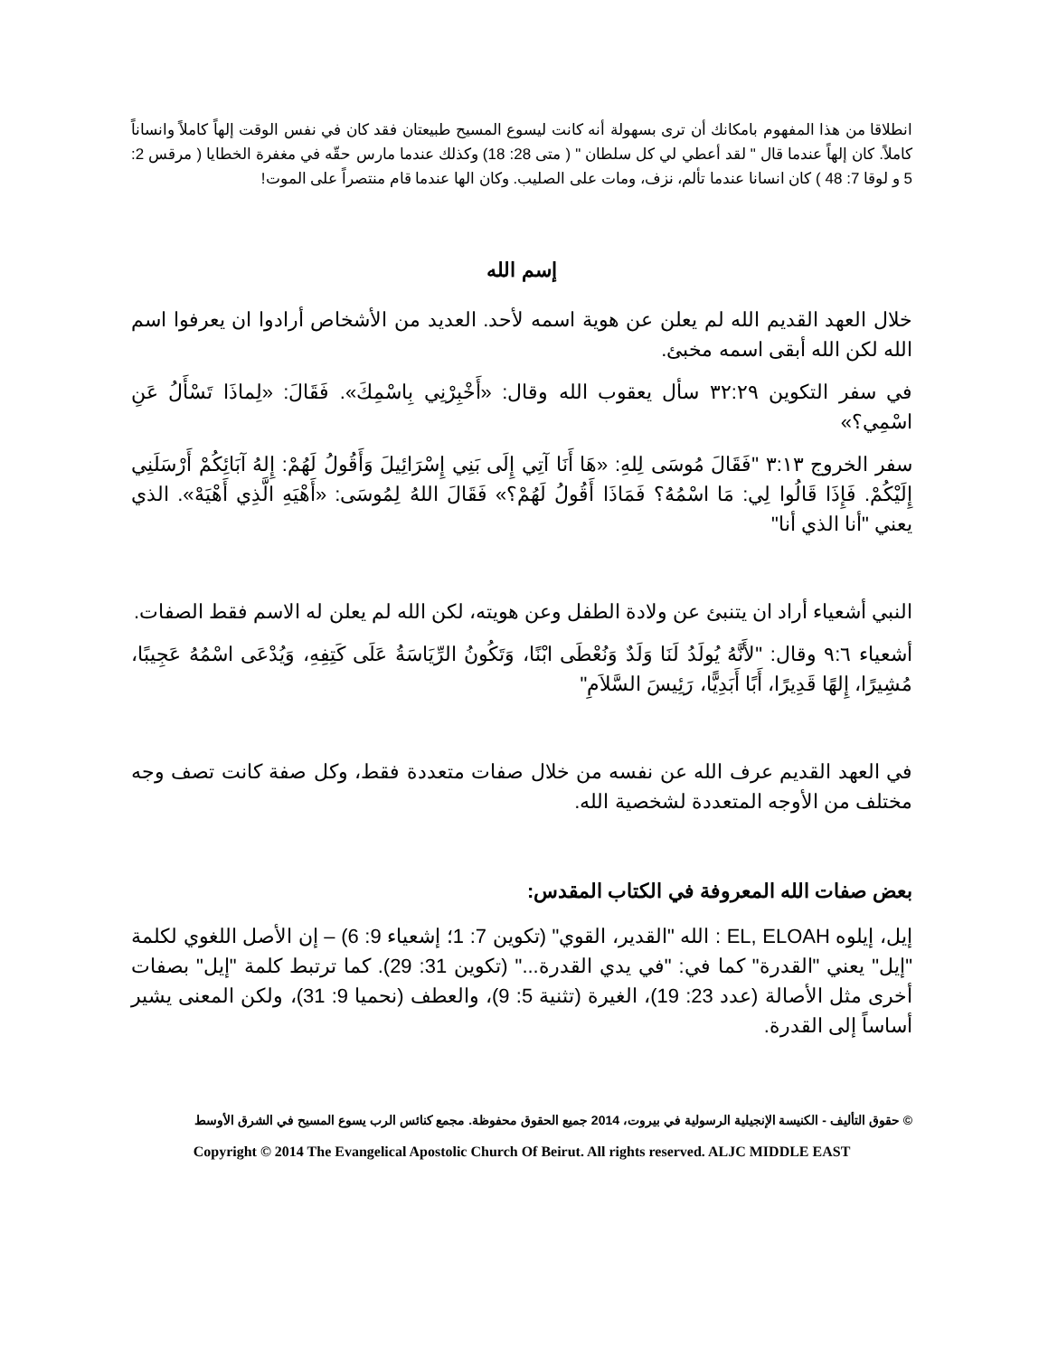انطلاقا من هذا المفهوم بامكانك أن ترى بسهولة أنه كانت ليسوع المسيح طبيعتان فقد كان في نفس الوقت إلهاً كاملاً وانساناً كاملاً. كان إلهاً عندما قال " لقد أعطي لي كل سلطان " ( متى 28: 18) وكذلك عندما مارس حقّه في مغفرة الخطايا ( مرقس 2: 5 و لوقا 7: 48 ) كان انسانا عندما تألم، نزف، ومات على الصليب. وكان الها عندما قام منتصراً على الموت!
إسم الله
خلال العهد القديم الله لم يعلن عن هوية اسمه لأحد. العديد من الأشخاص أرادوا ان يعرفوا اسم الله لكن الله أبقى اسمه مخبئ.
في سفر التكوين ٣٢:٢٩ سأل يعقوب الله وقال: «أَخْبِرْنِي بِاسْمِكَ». فَقَالَ: «لِماذَا تَسْأَلُ عَنِ اسْمِي؟»
سفر الخروج ٣:١٣ "فَقَالَ مُوسَى لِلهِ: «هَا أَنَا آتِي إِلَى بَنِي إِسْرَائِيلَ وَأَقُولُ لَهُمْ: إِلهُ آبَائِكُمْ أَرْسَلَنِي إِلَيْكُمْ. فَإِذَا قَالُوا لِي: مَا اسْمُهُ؟ فَمَاذَا أَقُولُ لَهُمْ؟» فَقَالَ اللهُ لِمُوسَى: «أَهْيَهِ الَّذِي أَهْيَهْ». الذي يعني "أنا الذي أنا"
النبي أشعياء أراد ان يتنبئ عن ولادة الطفل وعن هويته، لكن الله لم يعلن له الاسم فقط الصفات.
أشعياء ٩:٦ وقال: "لأَنَّهُ يُولَدُ لَنَا وَلَدٌ وَنُعْطَى ابْنًا، وَتَكُونُ الرِّيَاسَةُ عَلَى كَتِفِهِ، وَيُدْعَى اسْمُهُ عَجِيبًا، مُشِيرًا، إِلهًا قَدِيرًا، أَبًا أَبَدِيًّا، رَئِيسَ السَّلاَمِ"
في العهد القديم عرف الله عن نفسه من خلال صفات متعددة فقط، وكل صفة كانت تصف وجه مختلف من الأوجه المتعددة لشخصية الله.
بعض صفات الله المعروفة في الكتاب المقدس:
إيل، إيلوه EL, ELOAH : الله "القدير، القوي" (تكوين 7: 1؛ إشعياء 9: 6) – إن الأصل اللغوي لكلمة "إيل" يعني "القدرة" كما في: "في يدي القدرة..." (تكوين 31: 29). كما ترتبط كلمة "إيل" بصفات أخرى مثل الأصالة (عدد 23: 19)، الغيرة (تثنية 5: 9)، والعطف (نحميا 9: 31)، ولكن المعنى يشير أساساً إلى القدرة.
© حقوق التأليف - الكنيسة الإنجيلية الرسولية في بيروت، 2014 جميع الحقوق محفوظة. مجمع كنائس الرب يسوع المسيح في الشرق الأوسط
Copyright © 2014 The Evangelical Apostolic Church Of Beirut. All rights reserved. ALJC MIDDLE EAST